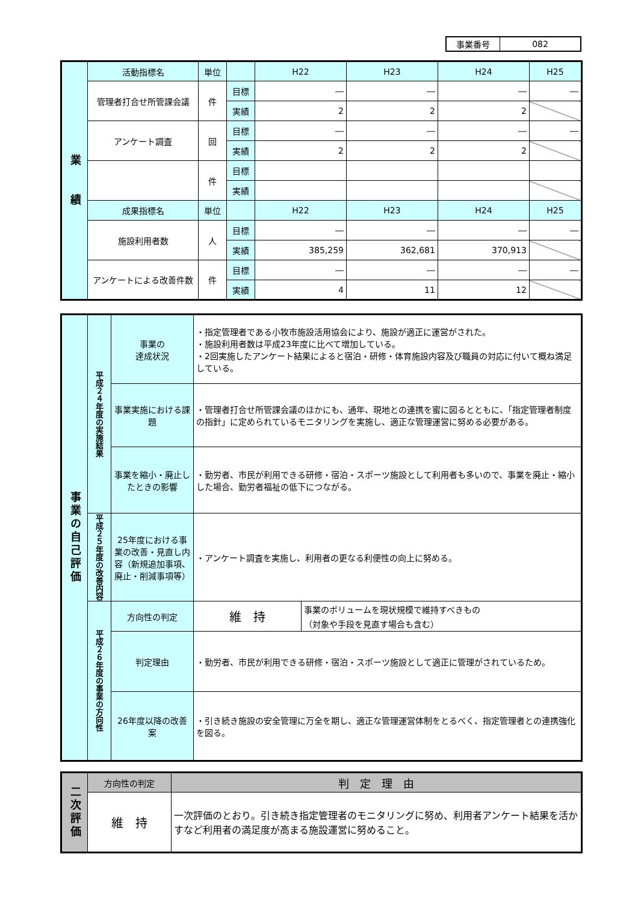| 事業番号 | 082 |
| 業 績 | 活動指標名 | 単位 | | H22 | H23 | H24 | H25 |
| | 管理者打合せ所管課会議 | 件 | 目標 | ― | ― | ― | ― |
| | | | 実績 | 2 | 2 | 2 | |
| | アンケート調査 | 回 | 目標 | ― | ― | ― | ― |
| | | | 実績 | 2 | 2 | 2 | |
| | | 件 | 目標 | | | | |
| | | | 実績 | | | | |
| | 成果指標名 | 単位 | | H22 | H23 | H24 | H25 |
| | 施設利用者数 | 人 | 目標 | ― | ― | ― | ― |
| | | | 実績 | 385,259 | 362,681 | 370,913 | |
| | アンケートによる改善件数 | 件 | 目標 | ― | ― | ― | ― |
| | | | 実績 | 4 | 11 | 12 | |
| 事業の自己評価 | 平成２４年度の実施結果 | 事業の 達成状況 | ・指定管理者である小牧市施設活用協会により、施設が適正に運営がされた。 ・施設利用者数は平成23年度に比べて増加している。 ・2回実施したアンケート結果によると宿泊・研修・体育施設内容及び職員の対応に付いて概ね満足している。 | |
| | | 事業実施における課題 | ・管理者打合せ所管課会議のほかにも、通年、現地との連携を蜜に図るとともに、「指定管理者制度の指針」に定められているモニタリングを実施し、適正な管理運営に努める必要がある。 | |
| | | 事業を縮小・廃止したときの影響 | ・勤労者、市民が利用できる研修・宿泊・スポーツ施設として利用者も多いので、事業を廃止・縮小した場合、勤労者福祉の低下につながる。 | |
| | 平成２５年度の改善内容 | 25年度における事業の改善・見直し内容（新規追加事項、廃止・削減事項等） | ・アンケート調査を実施し、利用者の更なる利便性の向上に努める。 | |
| | 平成２６年度の事業の方向性 | 方向性の判定 | 維 持 | 事業のボリュームを現状規模で維持すべきもの （対象や手段を見直す場合も含む） |
| | | 判定理由 | ・勤労者、市民が利用できる研修・宿泊・スポーツ施設として適正に管理がされているため。 | |
| | | 26年度以降の改善案 | ・引き続き施設の安全管理に万全を期し、適正な管理運営体制をとるべく、指定管理者との連携強化を図る。 | |
| 二次評価 | 方向性の判定 | 判 定 理 由 |
| | 維 持 | 一次評価のとおり。引き続き指定管理者のモニタリングに努め、利用者アンケート結果を活かすなど利用者の満足度が高まる施設運営に努めること。 |